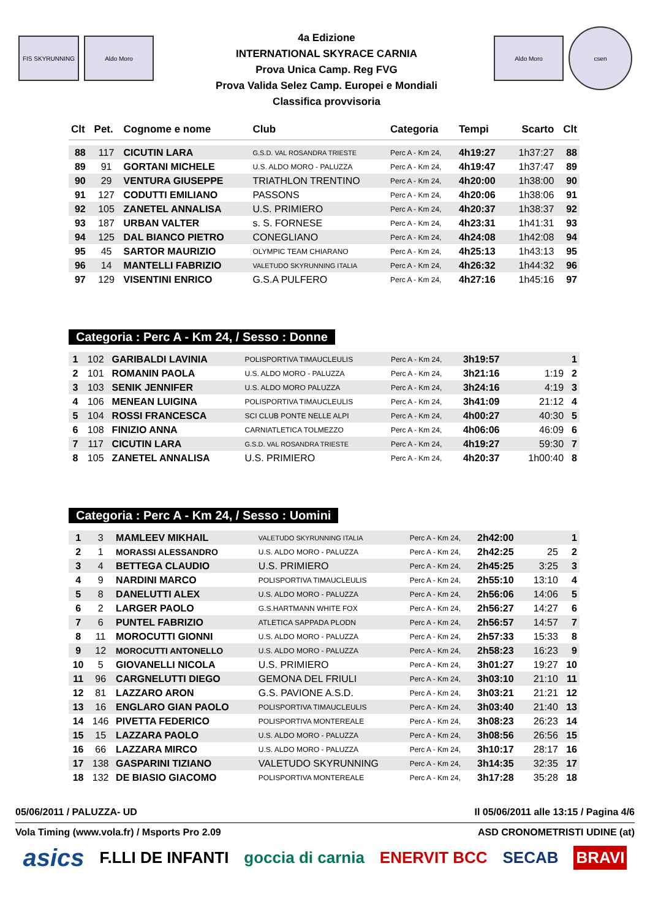FIS SKYRUNNING Aldo Moro
4a Edizione
INTERNATIONAL SKYRACE CARNIA
Prova Unica Camp. Reg FVG
Prova Valida Selez Camp. Europei e Mondiali
Classifica provvisoria
Aldo Moro
csen
| Clt | Pet. | Cognome e nome | Club | Categoria | Tempi | Scarto | Clt |
| --- | --- | --- | --- | --- | --- | --- | --- |
| 88 | 117 | CICUTIN LARA | G.S.D. VAL ROSANDRA TRIESTE | Perc A - Km 24, | 4h19:27 | 1h37:27 | 88 |
| 89 | 91 | GORTANI MICHELE | U.S. ALDO MORO - PALUZZA | Perc A - Km 24, | 4h19:47 | 1h37:47 | 89 |
| 90 | 29 | VENTURA GIUSEPPE | TRIATHLON TRENTINO | Perc A - Km 24, | 4h20:00 | 1h38:00 | 90 |
| 91 | 127 | CODUTTI EMILIANO | PASSONS | Perc A - Km 24, | 4h20:06 | 1h38:06 | 91 |
| 92 | 105 | ZANETEL ANNALISA | U.S. PRIMIERO | Perc A - Km 24, | 4h20:37 | 1h38:37 | 92 |
| 93 | 187 | URBAN VALTER | s. S. FORNESE | Perc A - Km 24, | 4h23:31 | 1h41:31 | 93 |
| 94 | 125 | DAL BIANCO PIETRO | CONEGLIANO | Perc A - Km 24, | 4h24:08 | 1h42:08 | 94 |
| 95 | 45 | SARTOR MAURIZIO | OLYMPIC TEAM CHIARANO | Perc A - Km 24, | 4h25:13 | 1h43:13 | 95 |
| 96 | 14 | MANTELLI FABRIZIO | VALETUDO SKYRUNNING ITALIA | Perc A - Km 24, | 4h26:32 | 1h44:32 | 96 |
| 97 | 129 | VISENTINI ENRICO | G.S.A PULFERO | Perc A - Km 24, | 4h27:16 | 1h45:16 | 97 |
Categoria : Perc A - Km 24, / Sesso : Donne
| 1 | 102 | GARIBALDI LAVINIA | POLISPORTIVA TIMAUCLEULIS | Perc A - Km 24, | 3h19:57 | | 1 |
| 2 | 101 | ROMANIN PAOLA | U.S. ALDO MORO - PALUZZA | Perc A - Km 24, | 3h21:16 | 1:19 | 2 |
| 3 | 103 | SENIK JENNIFER | U.S. ALDO MORO PALUZZA | Perc A - Km 24, | 3h24:16 | 4:19 | 3 |
| 4 | 106 | MENEAN LUIGINA | POLISPORTIVA TIMAUCLEULIS | Perc A - Km 24, | 3h41:09 | 21:12 | 4 |
| 5 | 104 | ROSSI FRANCESCA | SCI CLUB PONTE NELLE ALPI | Perc A - Km 24, | 4h00:27 | 40:30 | 5 |
| 6 | 108 | FINIZIO ANNA | CARNIATLETICA TOLMEZZO | Perc A - Km 24, | 4h06:06 | 46:09 | 6 |
| 7 | 117 | CICUTIN LARA | G.S.D. VAL ROSANDRA TRIESTE | Perc A - Km 24, | 4h19:27 | 59:30 | 7 |
| 8 | 105 | ZANETEL ANNALISA | U.S. PRIMIERO | Perc A - Km 24, | 4h20:37 | 1h00:40 | 8 |
Categoria : Perc A - Km 24, / Sesso : Uomini
| 1 | 3 | MAMLEEV MIKHAIL | VALETUDO SKYRUNNING ITALIA | Perc A - Km 24, | 2h42:00 | | 1 |
| 2 | 1 | MORASSI ALESSANDRO | U.S. ALDO MORO - PALUZZA | Perc A - Km 24, | 2h42:25 | 25 | 2 |
| 3 | 4 | BETTEGA CLAUDIO | U.S. PRIMIERO | Perc A - Km 24, | 2h45:25 | 3:25 | 3 |
| 4 | 9 | NARDINI MARCO | POLISPORTIVA TIMAUCLEULIS | Perc A - Km 24, | 2h55:10 | 13:10 | 4 |
| 5 | 8 | DANELUTTI ALEX | U.S. ALDO MORO - PALUZZA | Perc A - Km 24, | 2h56:06 | 14:06 | 5 |
| 6 | 2 | LARGER PAOLO | G.S.HARTMANN WHITE FOX | Perc A - Km 24, | 2h56:27 | 14:27 | 6 |
| 7 | 6 | PUNTEL FABRIZIO | ATLETICA SAPPADA PLODN | Perc A - Km 24, | 2h56:57 | 14:57 | 7 |
| 8 | 11 | MOROCUTTI GIONNI | U.S. ALDO MORO - PALUZZA | Perc A - Km 24, | 2h57:33 | 15:33 | 8 |
| 9 | 12 | MOROCUTTI ANTONELLO | U.S. ALDO MORO - PALUZZA | Perc A - Km 24, | 2h58:23 | 16:23 | 9 |
| 10 | 5 | GIOVANELLI NICOLA | U.S. PRIMIERO | Perc A - Km 24, | 3h01:27 | 19:27 | 10 |
| 11 | 96 | CARGNELUTTI DIEGO | GEMONA DEL FRIULI | Perc A - Km 24, | 3h03:10 | 21:10 | 11 |
| 12 | 81 | LAZZARO ARON | G.S. PAVIONE A.S.D. | Perc A - Km 24, | 3h03:21 | 21:21 | 12 |
| 13 | 16 | ENGLARO GIAN PAOLO | POLISPORTIVA TIMAUCLEULIS | Perc A - Km 24, | 3h03:40 | 21:40 | 13 |
| 14 | 146 | PIVETTA FEDERICO | POLISPORTIVA MONTEREALE | Perc A - Km 24, | 3h08:23 | 26:23 | 14 |
| 15 | 15 | LAZZARA PAOLO | U.S. ALDO MORO - PALUZZA | Perc A - Km 24, | 3h08:56 | 26:56 | 15 |
| 16 | 66 | LAZZARA MIRCO | U.S. ALDO MORO - PALUZZA | Perc A - Km 24, | 3h10:17 | 28:17 | 16 |
| 17 | 138 | GASPARINI TIZIANO | VALETUDO SKYRUNNING | Perc A - Km 24, | 3h14:35 | 32:35 | 17 |
| 18 | 132 | DE BIASIO GIACOMO | POLISPORTIVA MONTEREALE | Perc A - Km 24, | 3h17:28 | 35:28 | 18 |
05/06/2011 / PALUZZA- UD Il 05/06/2011 alle 13:15 / Pagina 4/6
Vola Timing (www.vola.fr) / Msports Pro 2.09 ASD CRONOMETRISTI UDINE (at)
asics F.LLI DE INFANTI goccia di carnia ENERVIT BCC SECAB BRAVI